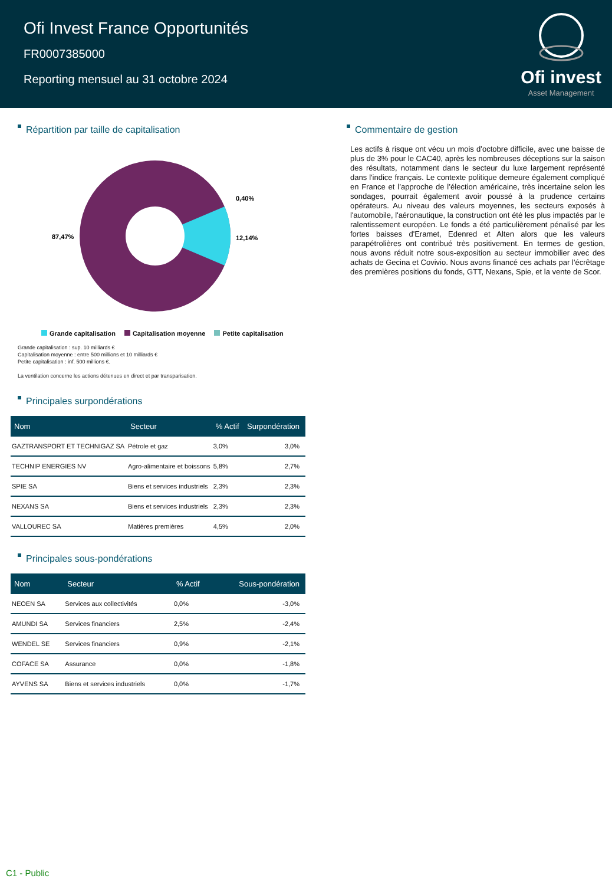Ofi Invest France Opportunités
FR0007385000
Reporting mensuel au 31 octobre 2024
Ofi invest
Asset Management
Répartition par taille de capitalisation
87,47%
0,40%
12,14%
Grande capitalisation Capitalisation moyenne Petite capitalisation
Grande capitalisation : sup. 10 milliards €
Capitalisation moyenne : entre 500 millions et 10 milliards €
Petite capitalisation : inf. 500 millions €.
La ventilation concerne les actions détenues en direct et par transparisation.
Principales surpondérations
| Nom | Secteur | % Actif | Surpondération |
| --- | --- | --- | --- |
| GAZTRANSPORT ET TECHNIGAZ SA | Pétrole et gaz | 3,0% | 3,0% |
| TECHNIP ENERGIES NV | Agro-alimentaire et boissons | 5,8% | 2,7% |
| SPIE SA | Biens et services industriels | 2,3% | 2,3% |
| NEXANS SA | Biens et services industriels | 2,3% | 2,3% |
| VALLOUREC SA | Matières premières | 4,5% | 2,0% |
Principales sous-pondérations
| Nom | Secteur | % Actif | Sous-pondération |
| --- | --- | --- | --- |
| NEOEN SA | Services aux collectivités | 0,0% | -3,0% |
| AMUNDI SA | Services financiers | 2,5% | -2,4% |
| WENDEL SE | Services financiers | 0,9% | -2,1% |
| COFACE SA | Assurance | 0,0% | -1,8% |
| AYVENS SA | Biens et services industriels | 0,0% | -1,7% |
Commentaire de gestion
Les actifs à risque ont vécu un mois d’octobre difficile, avec une baisse de plus de 3% pour le CAC40, après les nombreuses déceptions sur la saison des résultats, notamment dans le secteur du luxe largement représenté dans l'indice français. Le contexte politique demeure également compliqué en France et l’approche de l’élection américaine, très incertaine selon les sondages, pourrait également avoir poussé à la prudence certains opérateurs. Au niveau des valeurs moyennes, les secteurs exposés à l'automobile, l'aéronautique, la construction ont été les plus impactés par le ralentissement européen. Le fonds a été particulièrement pénalisé par les fortes baisses d'Eramet, Edenred et Alten alors que les valeurs parapétrolières ont contribué très positivement. En termes de gestion, nous avons réduit notre sous-exposition au secteur immobilier avec des achats de Gecina et Covivio. Nous avons financé ces achats par l'écrêtage des premières positions du fonds, GTT, Nexans, Spie, et la vente de Scor.
C1 - Public